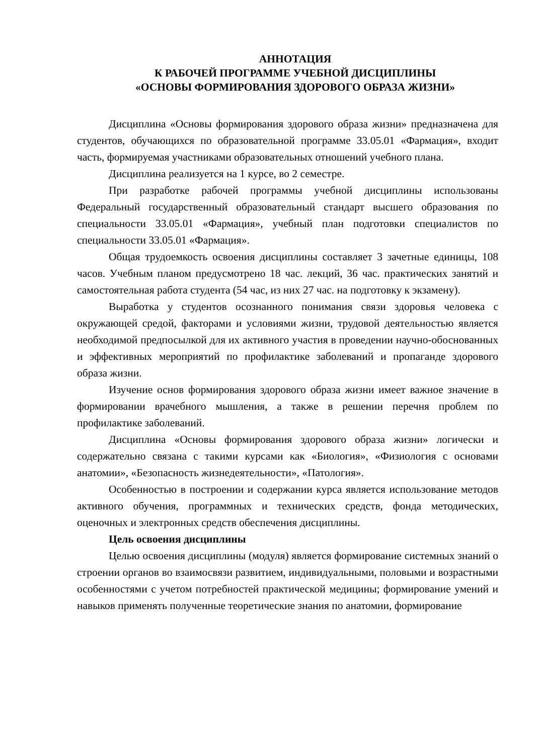АННОТАЦИЯ
К РАБОЧЕЙ ПРОГРАММЕ УЧЕБНОЙ ДИСЦИПЛИНЫ
«ОСНОВЫ ФОРМИРОВАНИЯ ЗДОРОВОГО ОБРАЗА ЖИЗНИ»
Дисциплина «Основы формирования здорового образа жизни» предназначена для студентов, обучающихся по образовательной программе 33.05.01 «Фармация», входит часть, формируемая участниками образовательных отношений учебного плана.
Дисциплина реализуется на 1 курсе, во 2 семестре.
При разработке рабочей программы учебной дисциплины использованы Федеральный государственный образовательный стандарт высшего образования по специальности 33.05.01 «Фармация», учебный план подготовки специалистов по специальности 33.05.01 «Фармация».
Общая трудоемкость освоения дисциплины составляет 3 зачетные единицы, 108 часов. Учебным планом предусмотрено 18 час. лекций, 36 час. практических занятий и самостоятельная работа студента (54 час, из них 27 час. на подготовку к экзамену).
Выработка у студентов осознанного понимания связи здоровья человека с окружающей средой, факторами и условиями жизни, трудовой деятельностью является необходимой предпосылкой для их активного участия в проведении научно-обоснованных и эффективных мероприятий по профилактике заболеваний и пропаганде здорового образа жизни.
Изучение основ формирования здорового образа жизни имеет важное значение в формировании врачебного мышления, а также в решении перечня проблем по профилактике заболеваний.
Дисциплина «Основы формирования здорового образа жизни» логически и содержательно связана с такими курсами как «Биология», «Физиология с основами анатомии», «Безопасность жизнедеятельности», «Патология».
Особенностью в построении и содержании курса является использование методов активного обучения, программных и технических средств, фонда методических, оценочных и электронных средств обеспечения дисциплины.
Цель освоения дисциплины
Целью освоения дисциплины (модуля) является формирование системных знаний о строении органов во взаимосвязи развитием, индивидуальными, половыми и возрастными особенностями с учетом потребностей практической медицины; формирование умений и навыков применять полученные теоретические знания по анатомии, формирование